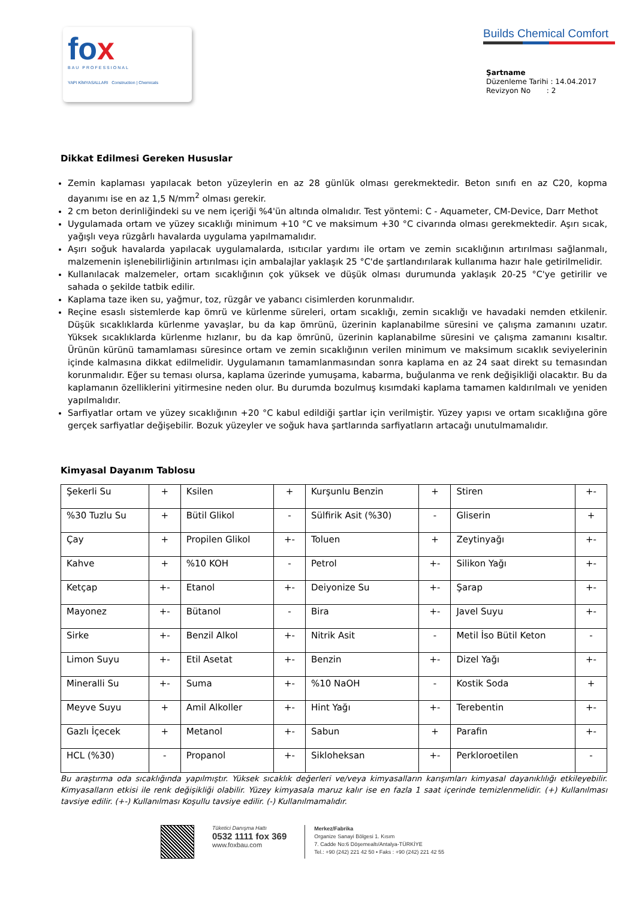fox
BAU PROFESSIONAL
YAPI KİMYASALLARI Construction | Chemicals
Builds Chemical Comfort
Şartname
Düzenleme Tarihi : 14.04.2017
Revizyon No : 2
Dikkat Edilmesi Gereken Hususlar
Zemin kaplaması yapılacak beton yüzeylerin en az 28 günlük olması gerekmektedir. Beton sınıfı en az C20, kopma dayanımı ise en az 1,5 N/mm<sup>2</sup> olması gerekir.
2 cm beton derinliğindeki su ve nem içeriği %4'ün altında olmalıdır. Test yöntemi: C - Aquameter, CM-Device, Darr Methot
Uygulamada ortam ve yüzey sıcaklığı minimum +10 °C ve maksimum +30 °C civarında olması gerekmektedir. Aşırı sıcak, yağışlı veya rüzgârlı havalarda uygulama yapılmamalıdır.
Aşırı soğuk havalarda yapılacak uygulamalarda, ısıtıcılar yardımı ile ortam ve zemin sıcaklığının artırılması sağlanmalı, malzemenin işlenebilirliğinin artırılması için ambalajlar yaklaşık 25 °C'de şartlandırılarak kullanıma hazır hale getirilmelidir.
Kullanılacak malzemeler, ortam sıcaklığının çok yüksek ve düşük olması durumunda yaklaşık 20-25 °C'ye getirilir ve sahada o şekilde tatbik edilir.
Kaplama taze iken su, yağmur, toz, rüzgâr ve yabancı cisimlerden korunmalıdır.
Reçine esaslı sistemlerde kap ömrü ve kürlenme süreleri, ortam sıcaklığı, zemin sıcaklığı ve havadaki nemden etkilenir. Düşük sıcaklıklarda kürlenme yavaşlar, bu da kap ömrünü, üzerinin kaplanabilme süresini ve çalışma zamanını uzatır. Yüksek sıcaklıklarda kürlenme hızlanır, bu da kap ömrünü, üzerinin kaplanabilme süresini ve çalışma zamanını kısaltır. Ürünün kürünü tamamlaması süresince ortam ve zemin sıcaklığının verilen minimum ve maksimum sıcaklık seviyelerinin içinde kalmasına dikkat edilmelidir. Uygulamanın tamamlanmasından sonra kaplama en az 24 saat direkt su temasından korunmalıdır. Eğer su teması olursa, kaplama üzerinde yumuşama, kabarma, buğulanma ve renk değişikliği olacaktır. Bu da kaplamanın özelliklerini yitirmesine neden olur. Bu durumda bozulmuş kısımdaki kaplama tamamen kaldırılmalı ve yeniden yapılmalıdır.
Sarfiyatlar ortam ve yüzey sıcaklığının +20 °C kabul edildiği şartlar için verilmiştir. Yüzey yapısı ve ortam sıcaklığına göre gerçek sarfiyatlar değişebilir. Bozuk yüzeyler ve soğuk hava şartlarında sarfiyatların artacağı unutulmamalıdır.
Kimyasal Dayanım Tablosu
| Şekerli Su | + | Ksilen | + | Kurşunlu Benzin | + | Stiren | +- |
| %30 Tuzlu Su | + | Bütil Glikol | - | Sülfirik Asit (%30) | - | Gliserin | + |
| Çay | + | Propilen Glikol | +- | Toluen | + | Zeytinyağı | +- |
| Kahve | + | %10 KOH | - | Petrol | +- | Silikon Yağı | +- |
| Ketçap | +- | Etanol | +- | Deiyonize Su | +- | Şarap | +- |
| Mayonez | +- | Bütanol | - | Bira | +- | Javel Suyu | +- |
| Sirke | +- | Benzil Alkol | +- | Nitrik Asit | - | Metil İso Bütil Keton | - |
| Limon Suyu | +- | Etil Asetat | +- | Benzin | +- | Dizel Yağı | +- |
| Mineralli Su | +- | Suma | +- | %10 NaOH | - | Kostik Soda | + |
| Meyve Suyu | + | Amil Alkoller | +- | Hint Yağı | +- | Terebentin | +- |
| Gazlı İçecek | + | Metanol | +- | Sabun | + | Parafin | +- |
| HCL (%30) | - | Propanol | +- | Sikloheksan | +- | Perkloroetilen | - |
Bu araştırma oda sıcaklığında yapılmıştır. Yüksek sıcaklık değerleri ve/veya kimyasalların karışımları kimyasal dayanıklılığı etkileyebilir. Kimyasalların etkisi ile renk değişikliği olabilir. Yüzey kimyasala maruz kalır ise en fazla 1 saat içerinde temizlenmelidir. (+) Kullanılması tavsiye edilir. (+-) Kullanılması Koşullu tavsiye edilir. (-) Kullanılmamalıdır.
Tüketici Danışma Hattı
0532 1111 fox 369
www.foxbau.com
Merkez/Fabrika
Organize Sanayi Bölgesi 1. Kısım
7. Cadde No:6 Döşemealtı/Antalya-TÜRKİYE
Tel.: +90 (242) 221 42 50 • Faks : +90 (242) 221 42 55